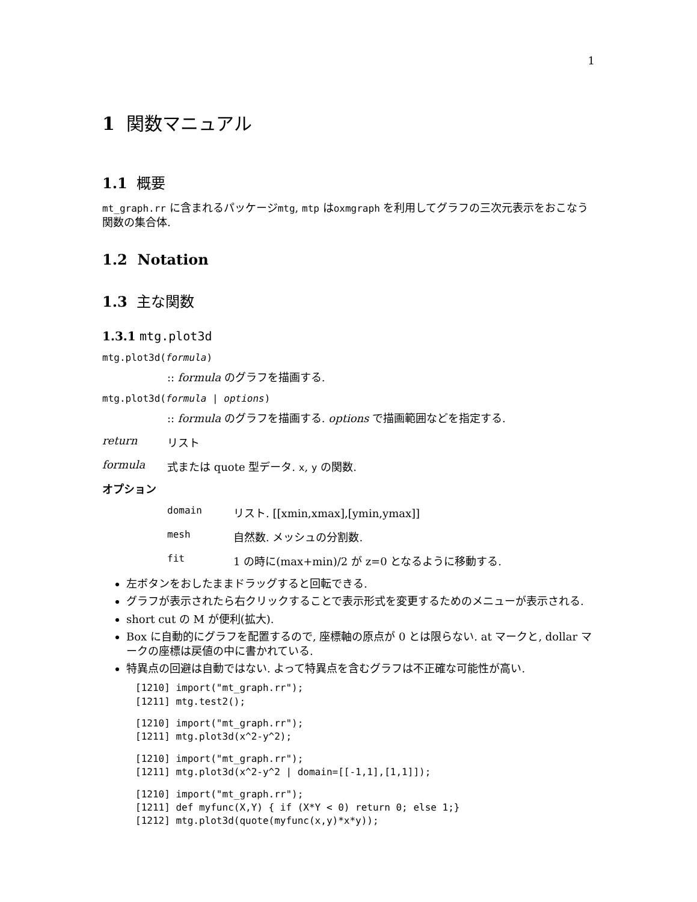1
1 関数マニュアル
1.1 概要
mt_graph.rr に含まれるパッケージmtg, mtp はoxmgraph を利用してグラフの三次元表示をおこなう関数の集合体.
1.2 Notation
1.3 主な関数
1.3.1 mtg.plot3d
mtg.plot3d(formula)
:: formula のグラフを描画する.
mtg.plot3d(formula | options)
:: formula のグラフを描画する. options で描画範囲などを指定する.
return リスト
formula 式または quote 型データ. x, y の関数.
オプション
domain リスト. [[xmin,xmax],[ymin,ymax]]
mesh 自然数. メッシュの分割数.
fit 1 の時に(max+min)/2 が z=0 となるように移動する.
左ボタンをおしたままドラッグすると回転できる.
グラフが表示されたら右クリックすることで表示形式を変更するためのメニューが表示される.
short cut の M が便利(拡大).
Box に自動的にグラフを配置するので, 座標軸の原点が 0 とは限らない. at マークと, dollar マークの座標は戻値の中に書かれている.
特異点の回避は自動ではない. よって特異点を含むグラフは不正確な可能性が高い.
[1210] import("mt_graph.rr");
[1211] mtg.test2();
[1210] import("mt_graph.rr");
[1211] mtg.plot3d(x^2-y^2);
[1210] import("mt_graph.rr");
[1211] mtg.plot3d(x^2-y^2 | domain=[[-1,1],[1,1]]);
[1210] import("mt_graph.rr");
[1211] def myfunc(X,Y) { if (X*Y < 0) return 0; else 1;}
[1212] mtg.plot3d(quote(myfunc(x,y)*x*y));